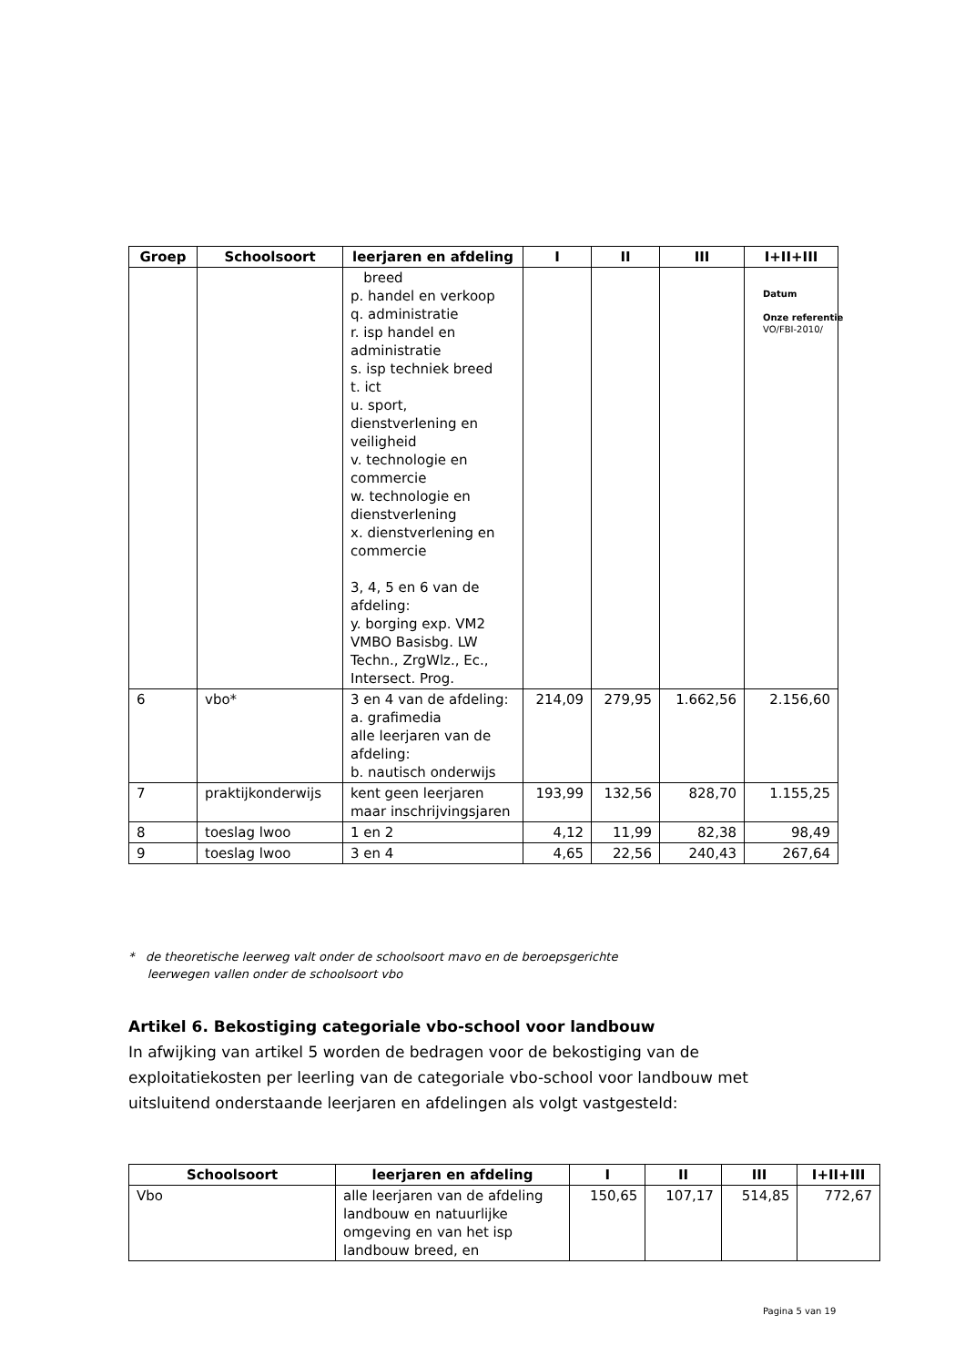| Groep | Schoolsoort | leerjaren en afdeling | I | II | III | I+II+III |
| --- | --- | --- | --- | --- | --- | --- |
| | | breed p. handel en verkoop q. administratie r. isp handel en administratie s. isp techniek breed t. ict u. sport, dienstverlening en veiligheid v. technologie en commercie w. technologie en dienstverlening x. dienstverlening en commercie 3, 4, 5 en 6 van de afdeling: y. borging exp. VM2 VMBO Basisbg. LW Techn., ZrgWlz., Ec., Intersect. Prog. | | | | |
| 6 | vbo* | 3 en 4 van de afdeling: a. grafimedia alle leerjaren van de afdeling: b. nautisch onderwijs | 214,09 | 279,95 | 1.662,56 | 2.156,60 |
| 7 | praktijkonderwijs | kent geen leerjaren maar inschrijvingsjaren | 193,99 | 132,56 | 828,70 | 1.155,25 |
| 8 | toeslag lwoo | 1 en 2 | 4,12 | 11,99 | 82,38 | 98,49 |
| 9 | toeslag lwoo | 3 en 4 | 4,65 | 22,56 | 240,43 | 267,64 |
Datum
Onze referentie
VO/FBI-2010/
* de theoretische leerweg valt onder de schoolsoort mavo en de beroepsgerichte
leerwegen vallen onder de schoolsoort vbo
Artikel 6. Bekostiging categoriale vbo-school voor landbouw
In afwijking van artikel 5 worden de bedragen voor de bekostiging van de exploitatiekosten per leerling van de categoriale vbo-school voor landbouw met uitsluitend onderstaande leerjaren en afdelingen als volgt vastgesteld:
| Schoolsoort | leerjaren en afdeling | I | II | III | I+II+III |
| --- | --- | --- | --- | --- | --- |
| Vbo | alle leerjaren van de afdeling landbouw en natuurlijke omgeving en van het isp landbouw breed, en | 150,65 | 107,17 | 514,85 | 772,67 |
Pagina 5 van 19